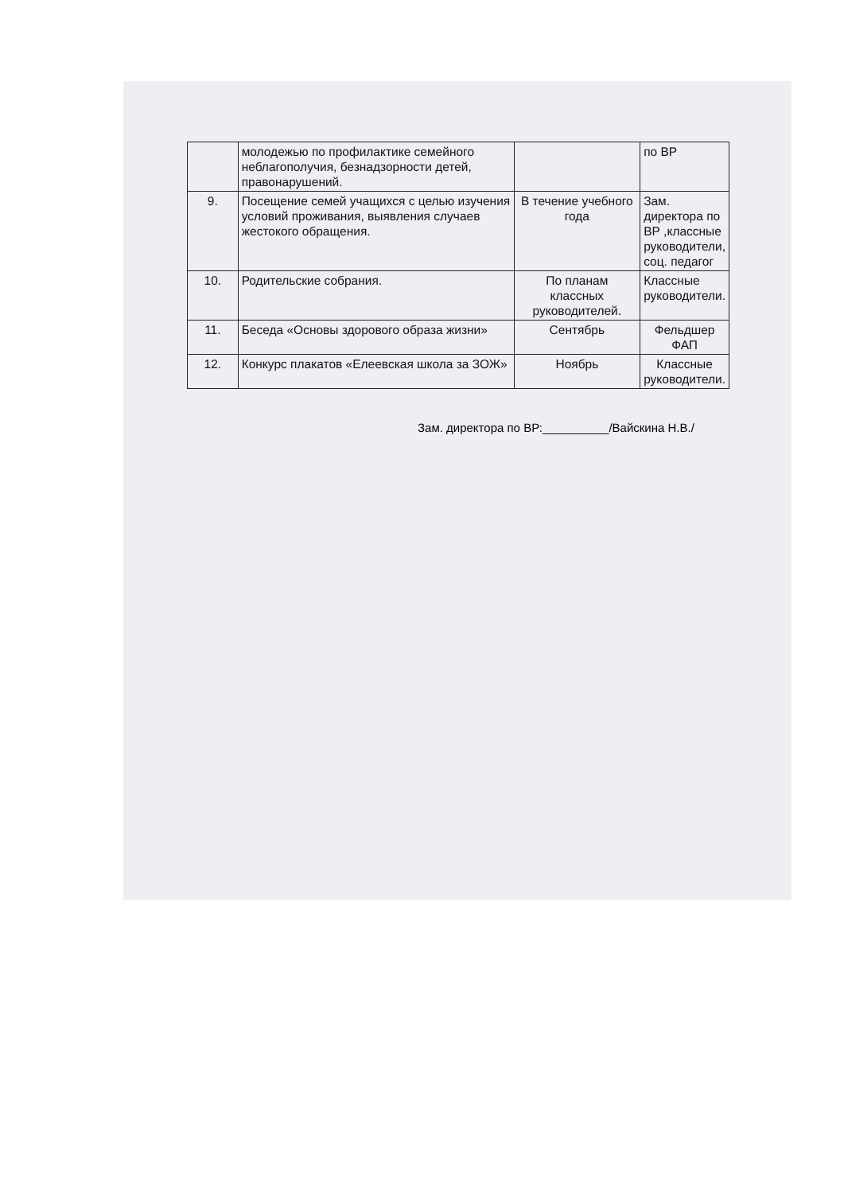| | молодежью по профилактике семейного неблагополучия, безнадзорности детей, правонарушений. | | по ВР |
| 9. | Посещение семей учащихся с целью изучения условий проживания, выявления случаев жестокого обращения. | В течение учебного года | Зам. директора по ВР ,классные руководители, соц. педагог |
| 10. | Родительские собрания. | По планам классных руководителей. | Классные руководители. |
| 11. | Беседа «Основы здорового образа жизни» | Сентябрь | Фельдшер ФАП |
| 12. | Конкурс плакатов «Елеевская школа за ЗОЖ» | Ноябрь | Классные руководители. |
Зам. директора по ВР:__________/Вайскина Н.В./